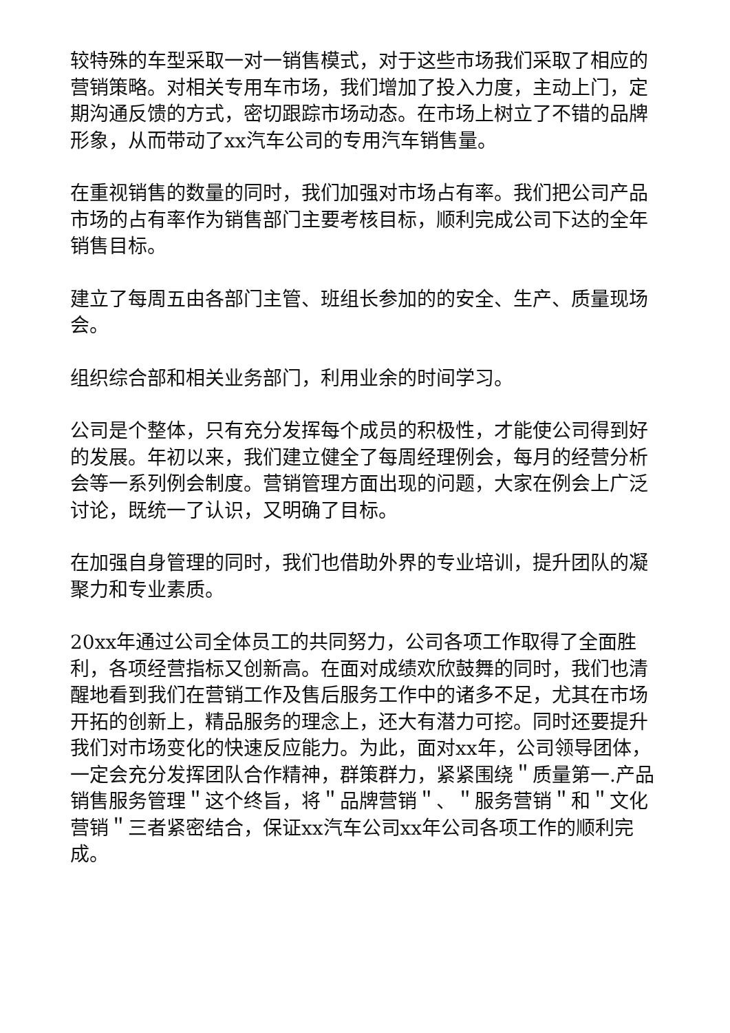较特殊的车型采取一对一销售模式，对于这些市场我们采取了相应的营销策略。对相关专用车市场，我们增加了投入力度，主动上门，定期沟通反馈的方式，密切跟踪市场动态。在市场上树立了不错的品牌形象，从而带动了xx汽车公司的专用汽车销售量。
在重视销售的数量的同时，我们加强对市场占有率。我们把公司产品市场的占有率作为销售部门主要考核目标，顺利完成公司下达的全年销售目标。
建立了每周五由各部门主管、班组长参加的的安全、生产、质量现场会。
组织综合部和相关业务部门，利用业余的时间学习。
公司是个整体，只有充分发挥每个成员的积极性，才能使公司得到好的发展。年初以来，我们建立健全了每周经理例会，每月的经营分析会等一系列例会制度。营销管理方面出现的问题，大家在例会上广泛讨论，既统一了认识，又明确了目标。
在加强自身管理的同时，我们也借助外界的专业培训，提升团队的凝聚力和专业素质。
20xx年通过公司全体员工的共同努力，公司各项工作取得了全面胜利，各项经营指标又创新高。在面对成绩欢欣鼓舞的同时，我们也清醒地看到我们在营销工作及售后服务工作中的诸多不足，尤其在市场开拓的创新上，精品服务的理念上，还大有潜力可挖。同时还要提升我们对市场变化的快速反应能力。为此，面对xx年，公司领导团体，一定会充分发挥团队合作精神，群策群力，紧紧围绕＂质量第一.产品销售服务管理＂这个终旨，将＂品牌营销＂、＂服务营销＂和＂文化营销＂三者紧密结合，保证xx汽车公司xx年公司各项工作的顺利完成。